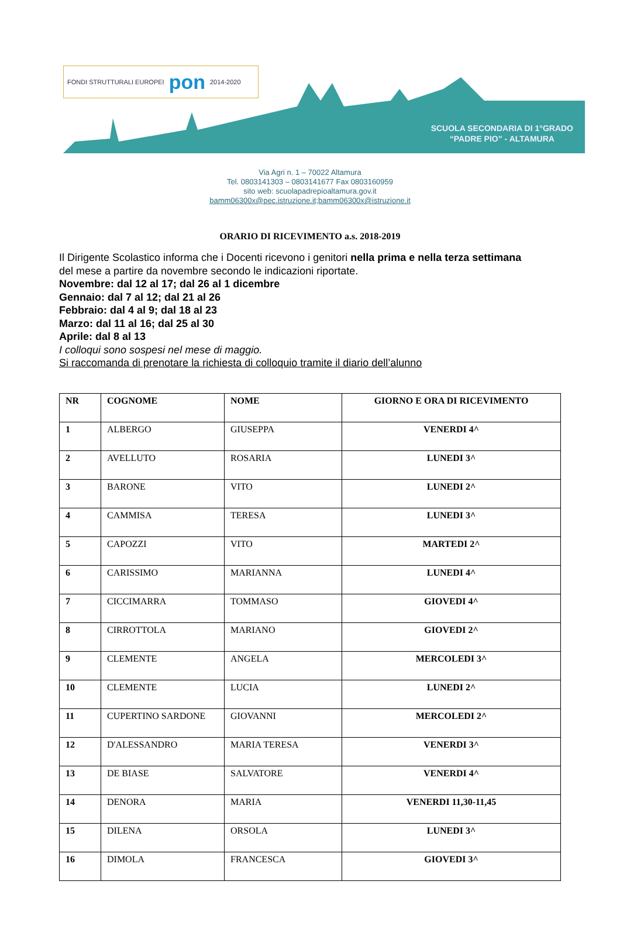FONDI STRUTTURALI EUROPEI pon 2014-2020
SCUOLA SECONDARIA DI 1°GRADO
“PADRE PIO” - ALTAMURA
Via Agri n. 1 – 70022 Altamura
Tel. 0803141303 – 0803141677 Fax 0803160959
sito web: scuolapadrepioaltamura.gov.it
bamm06300x@pec.istruzione.it;bamm06300x@istruzione.it
ORARIO DI RICEVIMENTO a.s. 2018-2019
Il Dirigente Scolastico informa che i Docenti ricevono i genitori nella prima e nella terza settimana del mese a partire da novembre secondo le indicazioni riportate.
Novembre: dal 12 al 17; dal 26 al 1 dicembre
Gennaio: dal 7 al 12; dal 21 al 26
Febbraio: dal 4 al 9; dal 18 al 23
Marzo: dal 11 al 16; dal 25 al 30
Aprile: dal 8 al 13
I colloqui sono sospesi nel mese di maggio.
Si raccomanda di prenotare la richiesta di colloquio tramite il diario dell’alunno
| NR | COGNOME | NOME | GIORNO E ORA DI RICEVIMENTO |
| --- | --- | --- | --- |
| 1 | ALBERGO | GIUSEPPA | VENERDI 4^ |
| 2 | AVELLUTO | ROSARIA | LUNEDI 3^ |
| 3 | BARONE | VITO | LUNEDI 2^ |
| 4 | CAMMISA | TERESA | LUNEDI 3^ |
| 5 | CAPOZZI | VITO | MARTEDI 2^ |
| 6 | CARISSIMO | MARIANNA | LUNEDI 4^ |
| 7 | CICCIMARRA | TOMMASO | GIOVEDI 4^ |
| 8 | CIRROTTOLA | MARIANO | GIOVEDI 2^ |
| 9 | CLEMENTE | ANGELA | MERCOLEDI 3^ |
| 10 | CLEMENTE | LUCIA | LUNEDI 2^ |
| 11 | CUPERTINO SARDONE | GIOVANNI | MERCOLEDI 2^ |
| 12 | D'ALESSANDRO | MARIA TERESA | VENERDI 3^ |
| 13 | DE BIASE | SALVATORE | VENERDI 4^ |
| 14 | DENORA | MARIA | VENERDI 11,30-11,45 |
| 15 | DILENA | ORSOLA | LUNEDI 3^ |
| 16 | DIMOLA | FRANCESCA | GIOVEDI 3^ |